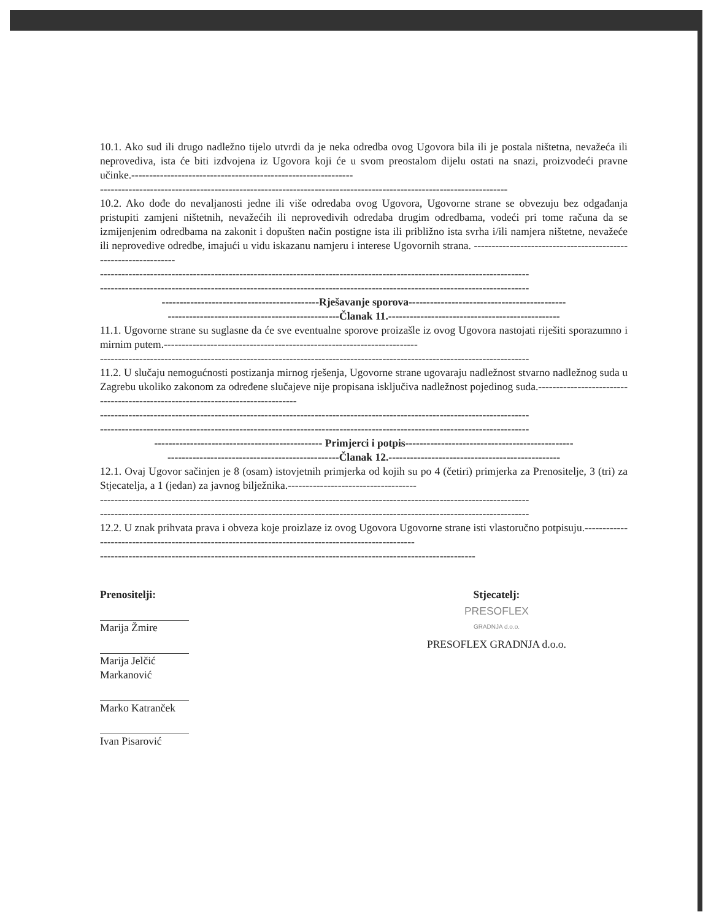10.1. Ako sud ili drugo nadležno tijelo utvrdi da je neka odredba ovog Ugovora bila ili je postala ništetna, nevažeća ili neprovediva, ista će biti izdvojena iz Ugovora koji će u svom preostalom dijelu ostati na snazi, proizvodeći pravne učinke.--------------------------------------------------------------
------------------------------------------------------------------------------------------------------------------
10.2. Ako dođe do nevaljanosti jedne ili više odredaba ovog Ugovora, Ugovorne strane se obvezuju bez odgađanja pristupiti zamjeni ništetnih, nevažećih ili neprovedivih odredaba drugim odredbama, vodeći pri tome računa da se izmijenjenim odredbama na zakonit i dopušten način postigne ista ili približno ista svrha i/ili namjera ništetne, nevažeće ili neprovedive odredbe, imajući u vidu iskazanu namjeru i interese Ugovornih strana. ----------------------------------------------------------------
------------------------------------------------------------------------------------------------------------------------
------------------------------------------------------------------------------------------------------------------------
--------------------------------------------Rješavanje sporova--------------------------------------------
------------------------------------------------Članak 11.------------------------------------------------
11.1. Ugovorne strane su suglasne da će sve eventualne sporove proizašle iz ovog Ugovora nastojati riješiti sporazumno i mirnim putem.-----------------------------------------------------------------------
------------------------------------------------------------------------------------------------------------------------
11.2. U slučaju nemogućnosti postizanja mirnog rješenja, Ugovorne strane ugovaraju nadležnost stvarno nadležnog suda u Zagrebu ukoliko zakonom za određene slučajeve nije propisana isključiva nadležnost pojedinog suda.--------------------------------------------------------------------------------
------------------------------------------------------------------------------------------------------------------------
------------------------------------------------------------------------------------------------------------------------
----------------------------------------------- Primjerci i potpis-----------------------------------------------
------------------------------------------------Članak 12.------------------------------------------------
12.1. Ovaj Ugovor sačinjen je 8 (osam) istovjetnih primjerka od kojih su po 4 (četiri) primjerka za Prenositelje, 3 (tri) za Stjecatelja, a 1 (jedan) za javnog bilježnika.------------------------------------
------------------------------------------------------------------------------------------------------------------------
------------------------------------------------------------------------------------------------------------------------
12.2. U znak prihvata prava i obveza koje proizlaze iz ovog Ugovora Ugovorne strane isti vlastoručno potpisuju.----------------------------------------------------------------------------------------------------
---------------------------------------------------------------------------------------------------------
Prenositelji:
Marija Žmire
Marija Jelčić Markanović
Marko Katranček
Ivan Pisarović
Stjecatelj:
PRESOFLEX
GRADNJA d.o.o.
PRESOFLEX GRADNJA d.o.o.